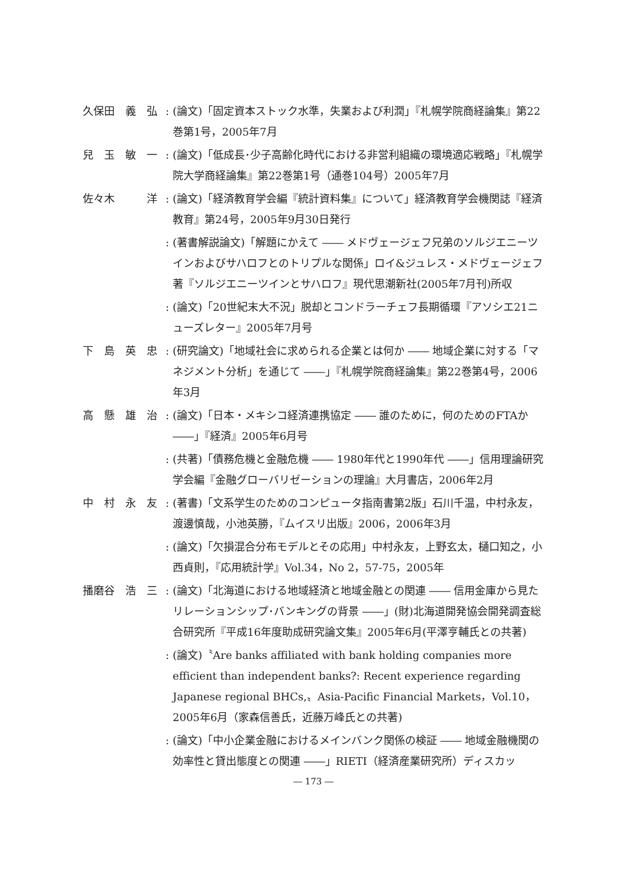久保田　義　弘 : (論文)「固定資本ストック水準，失業および利潤」『札幌学院商経論集』第22巻第1号，2005年7月
兒　玉　敏　一 : (論文)「低成長･少子高齢化時代における非営利組織の環境適応戦略」『札幌学院大学商経論集』第22巻第1号（通巻104号）2005年7月
佐々木　　　洋 : (論文)「経済教育学会編『統計資料集』について」経済教育学会機関誌『経済教育』第24号，2005年9月30日発行
: (著書解説論文)「解題にかえて ―― メドヴェージェフ兄弟のソルジエニーツインおよびサハロフとのトリプルな関係」ロイ&ジュレス・メドヴェージェフ著『ソルジエニーツインとサハロフ』現代思潮新社(2005年7月刊)所収
: (論文)「20世紀末大不況」脱却とコンドラーチェフ長期循環『アソシエ21ニューズレター』2005年7月号
下　島　英　忠 : (研究論文)「地域社会に求められる企業とは何か ―― 地域企業に対する「マネジメント分析」を通じて ――」『札幌学院商経論集』第22巻第4号，2006年3月
高　懸　雄　治 : (論文)「日本・メキシコ経済連携協定 ―― 誰のために，何のためのFTAか ――」『経済』2005年6月号
: (共著)「債務危機と金融危機 ―― 1980年代と1990年代 ――」信用理論研究学会編『金融グローバリゼーションの理論』大月書店，2006年2月
中　村　永　友 : (著書)「文系学生のためのコンピュータ指南書第2版」石川千温，中村永友，渡邊慎哉，小池英勝，『ムイスリ出版』2006，2006年3月
: (論文)「欠損混合分布モデルとその応用」中村永友，上野玄太，樋口知之，小西貞則，『応用統計学』Vol.34，No 2，57-75，2005年
播磨谷　浩　三 : (論文)「北海道における地域経済と地域金融との関連 ―― 信用金庫から見たリレーションシップ･バンキングの背景 ――」(財)北海道開発協会開発調査総合研究所『平成16年度助成研究論文集』2005年6月(平澤亨輔氏との共著)
: (論文)〝Are banks affiliated with bank holding companies more efficient than independent banks?: Recent experience regarding Japanese regional BHCs,〟Asia-Pacific Financial Markets，Vol.10，2005年6月（家森信善氏，近藤万峰氏との共著)
: (論文)「中小企業金融におけるメインバンク関係の検証 ―― 地域金融機関の効率性と貸出態度との関連 ――」RIETI（経済産業研究所）ディスカッ
― 173 ―